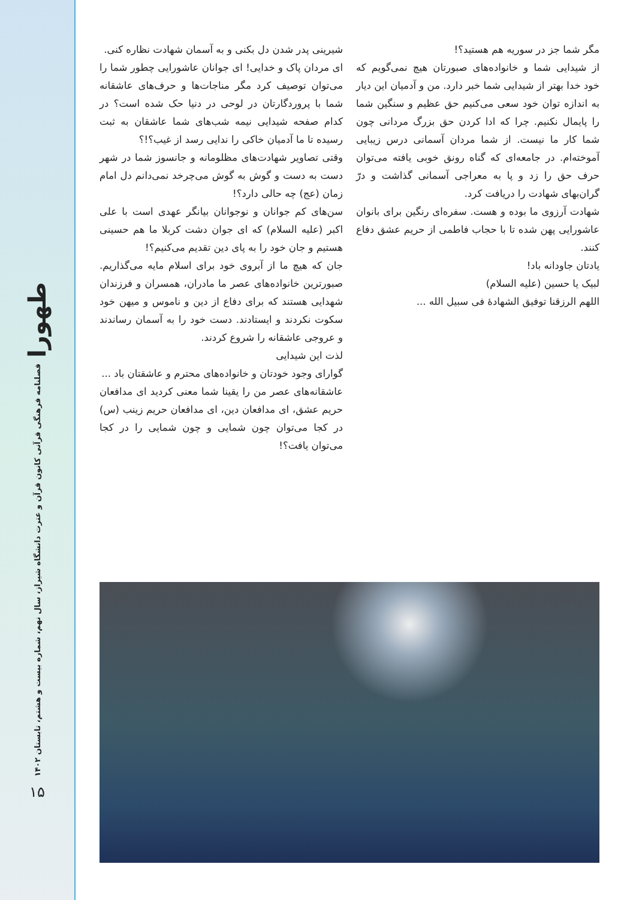طهورا
فصلنامه فرهنگی قرآنی کانون قرآن و عترت دانشگاه شیراز، سال نهم، شماره بیست و هشتم، تابستان ۱۴۰۲
۱۵
شیرینی پدر شدن دل بکنی و به آسمان شهادت نظاره کنی.
ای مردان پاک و خدایی! ای جوانان عاشورایی چطور شما را می‌توان توصیف کرد مگر مناجات‌ها و حرف‌های عاشقانه شما با پروردگارتان در لوحی در دنیا حک شده است؟ در کدام صفحه شیدایی نیمه شب‌های شما عاشقان به ثبت رسیده تا ما آدمیان خاکی را ندایی رسد از غیب؟!؟
وقتی تصاویر شهادت‌های مظلومانه و جانسوز شما در شهر دست به دست و گوش به گوش می‌چرخد نمی‌دانم دل امام زمان (عج) چه حالی دارد؟!
سن‌های کم جوانان و نوجوانان بیانگر عهدی است با علی اکبر (علیه السلام) که ای جوان دشت کربلا ما هم حسینی هستیم و جان خود را به پای دین تقدیم می‌کنیم؟!
جان که هیچ ما از آبروی خود برای اسلام مایه می‌گذاریم. صبورترین خانواده‌های عصر ما مادران، همسران و فرزندان شهدایی هستند که برای دفاع از دین و ناموس و میهن خود سکوت نکردند و ایستادند. دست خود را به آسمان رساندند و عروجی عاشقانه را شروع کردند.
لذت این شیدایی
گوارای وجود خودتان و خانواده‌های محترم و عاشقتان باد ...
عاشقانه‌های عصر من را یقینا شما معنی کردید ای مدافعان حریم عشق، ای مدافعان دین، ای مدافعان حریم زینب (س) در کجا می‌توان چون شمایی و چون شمایی را در کجا می‌توان یافت؟!
مگر شما جز در سوریه هم هستید؟!
از شیدایی شما و خانواده‌های صبورتان هیچ نمی‌گویم که خود خدا بهتر از شیدایی شما خبر دارد. من و آدمیان این دیار به اندازه توان خود سعی می‌کنیم حق عظیم و سنگین شما را پایمال نکنیم. چرا که ادا کردن حق بزرگ مردانی چون شما کار ما نیست. از شما مردان آسمانی درس زیبایی آموخته‌ام. در جامعه‌ای که گناه رونق خوبی یافته می‌توان حرف حق را زد و پا به معراجی آسمانی گذاشت و درّ گران‌بهای شهادت را دریافت کرد.
شهادت آرزوی ما بوده و هست. سفره‌ای رنگین برای بانوان عاشورایی پهن شده تا با حجاب فاطمی از حریم عشق دفاع کنند.
یادتان جاودانه باد!
لبیک یا حسین (علیه السلام)
اللهم الرزقنا توفیق الشهادهٔ فی سبیل الله ...